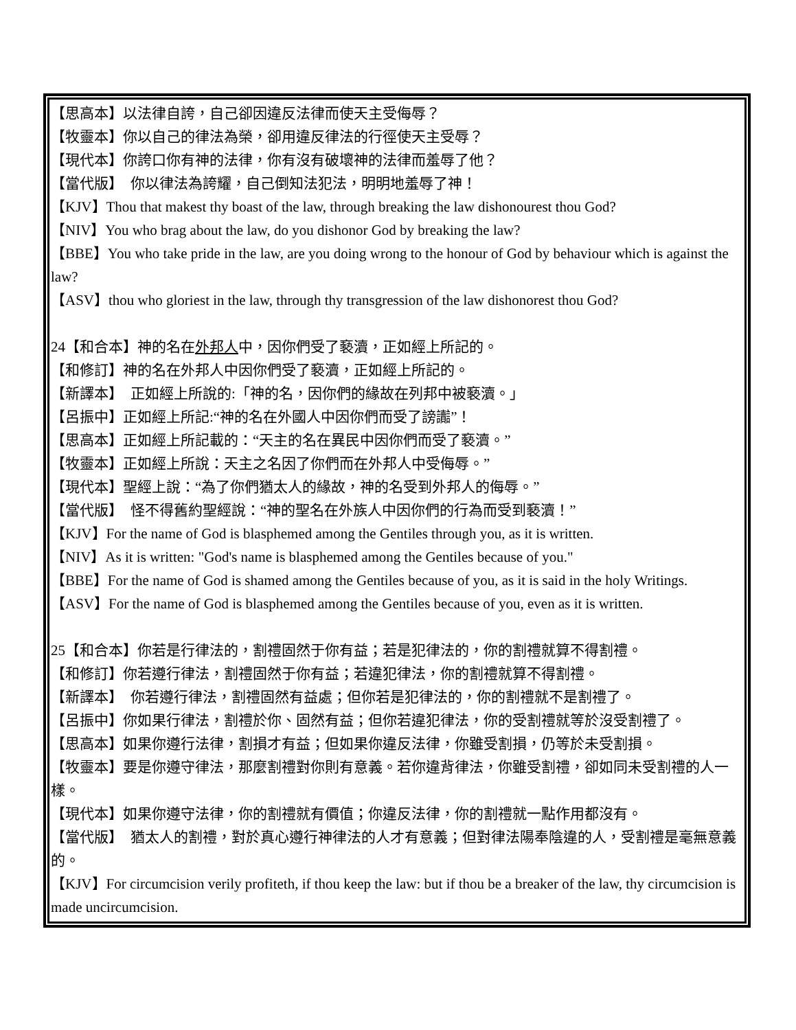【思高本】以法律自誇，自己卻因違反法律而使天主受侮辱？
【牧靈本】你以自己的律法為榮，卻用違反律法的行徑使天主受辱？
【現代本】你誇口你有神的法律，你有沒有破壞神的法律而羞辱了他？
【當代版】　你以律法為誇耀，自己倒知法犯法，明明地羞辱了神！
【KJV】Thou that makest thy boast of the law, through breaking the law dishonourest thou God?
【NIV】You who brag about the law, do you dishonor God by breaking the law?
【BBE】You who take pride in the law, are you doing wrong to the honour of God by behaviour which is against the law?
【ASV】thou who gloriest in the law, through thy transgression of the law dishonorest thou God?
24【和合本】神的名在外邦人中，因你們受了褻瀆，正如經上所記的。
【和修訂】神的名在外邦人中因你們受了褻瀆，正如經上所記的。
【新譯本】　正如經上所說的:「神的名，因你們的緣故在列邦中被褻瀆。」
【呂振中】正如經上所記:“神的名在外國人中因你們而受了謗讟”！
【思高本】正如經上所記載的：“天主的名在異民中因你們而受了褻瀆。”
【牧靈本】正如經上所說：天主之名因了你們而在外邦人中受侮辱。”
【現代本】聖經上說：“為了你們猶太人的緣故，神的名受到外邦人的侮辱。”
【當代版】　怪不得舊約聖經說：“神的聖名在外族人中因你們的行為而受到褻瀆！”
【KJV】For the name of God is blasphemed among the Gentiles through you, as it is written.
【NIV】As it is written: "God's name is blasphemed among the Gentiles because of you."
【BBE】For the name of God is shamed among the Gentiles because of you, as it is said in the holy Writings.
【ASV】For the name of God is blasphemed among the Gentiles because of you, even as it is written.
25【和合本】你若是行律法的，割禮固然于你有益；若是犯律法的，你的割禮就算不得割禮。
【和修訂】你若遵行律法，割禮固然于你有益；若違犯律法，你的割禮就算不得割禮。
【新譯本】　你若遵行律法，割禮固然有益處；但你若是犯律法的，你的割禮就不是割禮了。
【呂振中】你如果行律法，割禮於你、固然有益；但你若違犯律法，你的受割禮就等於沒受割禮了。
【思高本】如果你遵行法律，割損才有益；但如果你違反法律，你雖受割損，仍等於未受割損。
【牧靈本】要是你遵守律法，那麼割禮對你則有意義。若你違背律法，你雖受割禮，卻如同未受割禮的人一樣。
【現代本】如果你遵守法律，你的割禮就有價值；你違反法律，你的割禮就一點作用都沒有。
【當代版】　猶太人的割禮，對於真心遵行神律法的人才有意義；但對律法陽奉陰違的人，受割禮是毫無意義的。
【KJV】For circumcision verily profiteth, if thou keep the law: but if thou be a breaker of the law, thy circumcision is made uncircumcision.